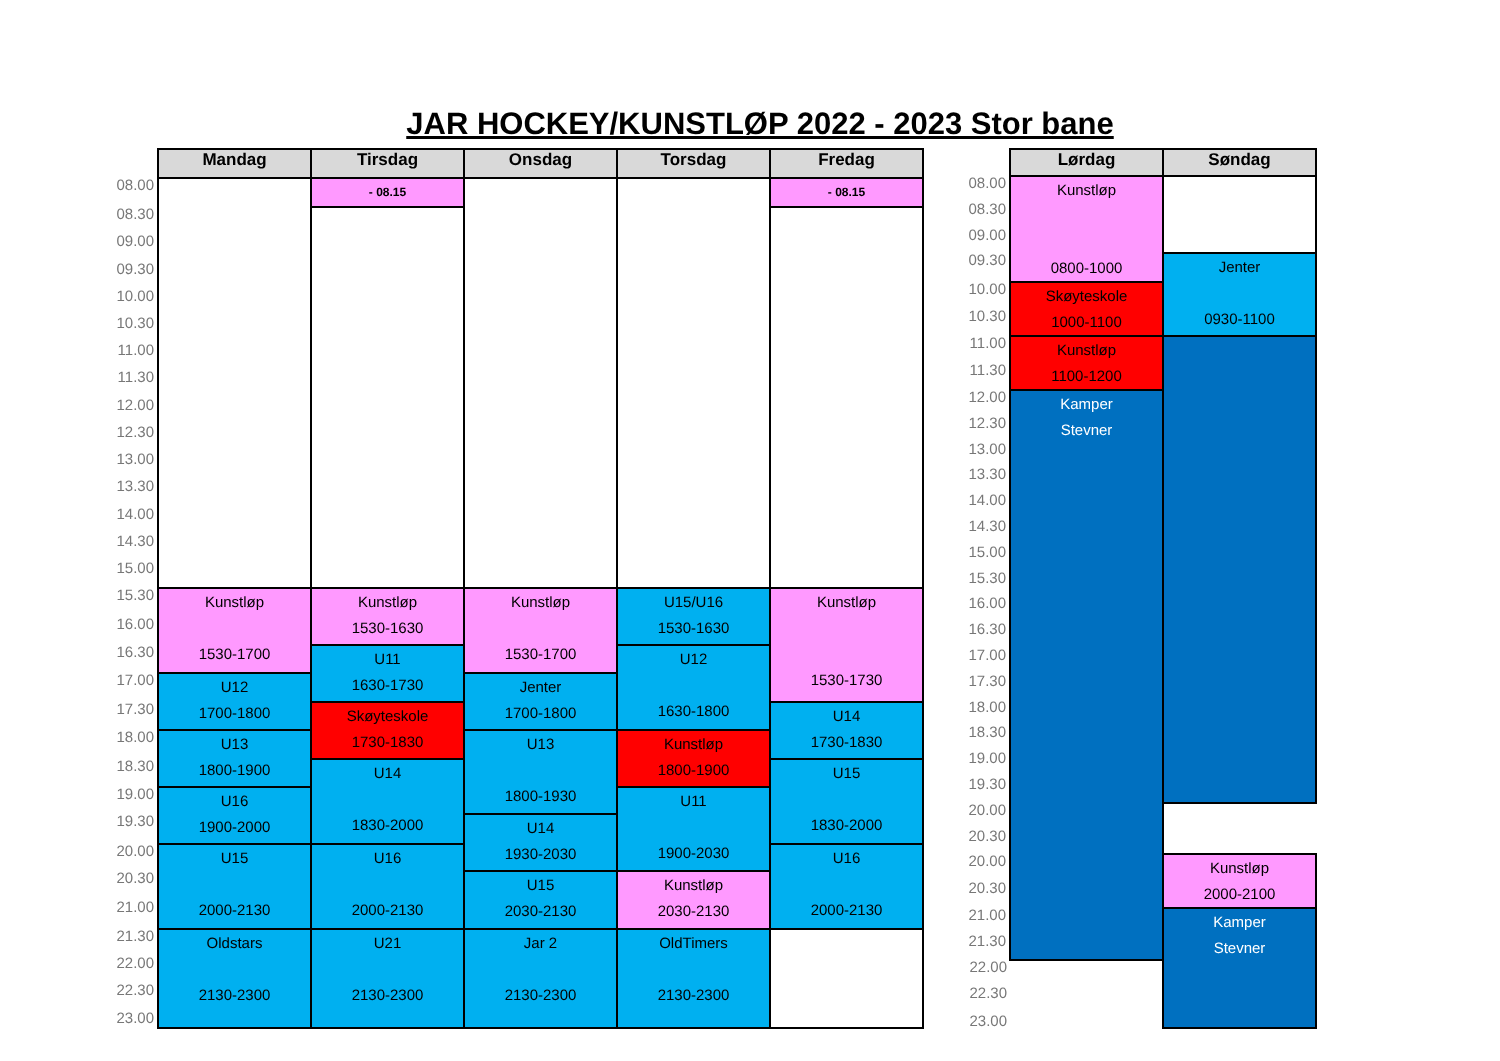JAR HOCKEY/KUNSTLØP 2022 - 2023 Stor bane
| | Mandag | Tirsdag | Onsdag | Torsdag | Fredag |
| 08.00 | | - 08.15 | | | - 08.15 |
| 08.30 | | | | | |
| 09.00 | | | | | |
| 09.30 | | | | | |
| 10.00 | | | | | |
| 10.30 | | | | | |
| 11.00 | | | | | |
| 11.30 | | | | | |
| 12.00 | | | | | |
| 12.30 | | | | | |
| 13.00 | | | | | |
| 13.30 | | | | | |
| 14.00 | | | | | |
| 14.30 | | | | | |
| 15.00 | | | | | |
| 15.30 | Kunstløp 1530-1700 | Kunstløp 1530-1630 | Kunstløp 1530-1700 | U15/U16 1530-1630 | Kunstløp 1530-1730 |
| 16.00 | | | | | |
| 16.30 | | U11 1630-1730 | | U12 1630-1800 | |
| 17.00 | U12 1700-1800 | | Jenter 1700-1800 | | |
| 17.30 | | Skøyteskole 1730-1830 | | | U14 1730-1830 |
| 18.00 | U13 1800-1900 | | U13 1800-1930 | Kunstløp 1800-1900 | |
| 18.30 | | U14 1830-2000 | | | U15 1830-2000 |
| 19.00 | U16 1900-2000 | | | U11 1900-2030 | |
| 19.30 | | | U14 1930-2030 | | |
| 20.00 | U15 2000-2130 | U16 2000-2130 | | | U16 2000-2130 |
| 20.30 | | | U15 2030-2130 | Kunstløp 2030-2130 | |
| 21.00 | | | | | |
| 21.30 | Oldstars 2130-2300 | U21 2130-2300 | Jar 2 2130-2300 | OldTimers 2130-2300 | |
| 22.00 | | | | | |
| 22.30 23.00 | | | | | |
| | Lørdag | Søndag |
| 08.00 | Kunstløp 0800-1000 | |
| 08.30 | | |
| 09.00 | | |
| 09.30 | | Jenter 0930-1100 |
| 10.00 | Skøyteskole 1000-1100 | |
| 10.30 | | |
| 11.00 | Kunstløp 1100-1200 | |
| 11.30 | | |
| 12.00 | Kamper Stevner | |
| 12.30 | | |
| 13.00 | | |
| 13.30 | | |
| 14.00 | | |
| 14.30 | | |
| 15.00 | | |
| 15.30 | | |
| 16.00 | | |
| 16.30 | | |
| 17.00 | | |
| 17.30 | | |
| 18.00 | | |
| 18.30 | | |
| 19.00 | | |
| 19.30 | | |
| 20.00 | | |
| 20.30 | | |
| 20.00 | | Kunstløp 2000-2100 |
| 20.30 | | |
| 21.00 | | Kamper Stevner |
| 21.30 | | |
| 22.00 | | |
| 22.30 23.00 | | |